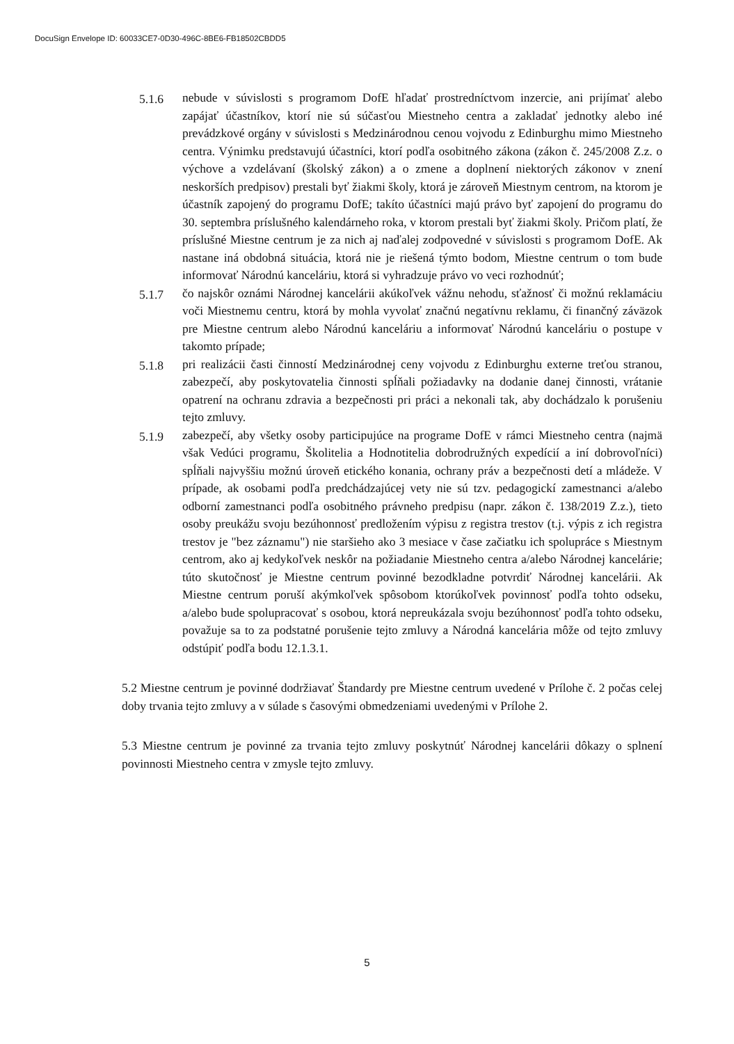DocuSign Envelope ID: 60033CE7-0D30-496C-8BE6-FB18502CBDD5
5.1.6 nebude v súvislosti s programom DofE hľadať prostredníctvom inzercie, ani prijímať alebo zapájať účastníkov, ktorí nie sú súčasťou Miestneho centra a zakladať jednotky alebo iné prevádzkové orgány v súvislosti s Medzinárodnou cenou vojvodu z Edinburghu mimo Miestneho centra. Výnimku predstavujú účastníci, ktorí podľa osobitného zákona (zákon č. 245/2008 Z.z. o výchove a vzdelávaní (školský zákon) a o zmene a doplnení niektorých zákonov v znení neskorších predpisov) prestali byť žiakmi školy, ktorá je zároveň Miestnym centrom, na ktorom je účastník zapojený do programu DofE; takíto účastníci majú právo byť zapojení do programu do 30. septembra príslušného kalendárneho roka, v ktorom prestali byť žiakmi školy. Pričom platí, že príslušné Miestne centrum je za nich aj naďalej zodpovedné v súvislosti s programom DofE. Ak nastane iná obdobná situácia, ktorá nie je riešená týmto bodom, Miestne centrum o tom bude informovať Národnú kanceláriu, ktorá si vyhradzuje právo vo veci rozhodnúť;
5.1.7 čo najskôr oznámi Národnej kancelárii akúkoľvek vážnu nehodu, sťažnosť či možnú reklamáciu voči Miestnemu centru, ktorá by mohla vyvolať značnú negatívnu reklamu, či finančný záväzok pre Miestne centrum alebo Národnú kanceláriu a informovať Národnú kanceláriu o postupe v takomto prípade;
5.1.8 pri realizácii časti činností Medzinárodnej ceny vojvodu z Edinburghu externe treťou stranou, zabezpečí, aby poskytovatelia činnosti spĺňali požiadavky na dodanie danej činnosti, vrátanie opatrení na ochranu zdravia a bezpečnosti pri práci a nekonali tak, aby dochádzalo k porušeniu tejto zmluvy.
5.1.9 zabezpečí, aby všetky osoby participujúce na programe DofE v rámci Miestneho centra (najmä však Vedúci programu, Školitelia a Hodnotitelia dobrodružných expedícií a iní dobrovoľníci) spĺňali najvyššiu možnú úroveň etického konania, ochrany práv a bezpečnosti detí a mládeže. V prípade, ak osobami podľa predchádzajúcej vety nie sú tzv. pedagogickí zamestnanci a/alebo odborní zamestnanci podľa osobitného právneho predpisu (napr. zákon č. 138/2019 Z.z.), tieto osoby preukážu svoju bezúhonnosť predložením výpisu z registra trestov (t.j. výpis z ich registra trestov je "bez záznamu") nie staršieho ako 3 mesiace v čase začiatku ich spolupráce s Miestnym centrom, ako aj kedykoľvek neskôr na požiadanie Miestneho centra a/alebo Národnej kancelárie; túto skutočnosť je Miestne centrum povinné bezodkladne potvrdiť Národnej kancelárii. Ak Miestne centrum poruší akýmkoľvek spôsobom ktorúkoľvek povinnosť podľa tohto odseku, a/alebo bude spolupracovať s osobou, ktorá nepreukázala svoju bezúhonnosť podľa tohto odseku, považuje sa to za podstatné porušenie tejto zmluvy a Národná kancelária môže od tejto zmluvy odstúpiť podľa bodu 12.1.3.1.
5.2 Miestne centrum je povinné dodržiavať Štandardy pre Miestne centrum uvedené v Prílohe č. 2 počas celej doby trvania tejto zmluvy a v súlade s časovými obmedzeniami uvedenými v Prílohe 2.
5.3 Miestne centrum je povinné za trvania tejto zmluvy poskytnúť Národnej kancelárii dôkazy o splnení povinnosti Miestneho centra v zmysle tejto zmluvy.
5